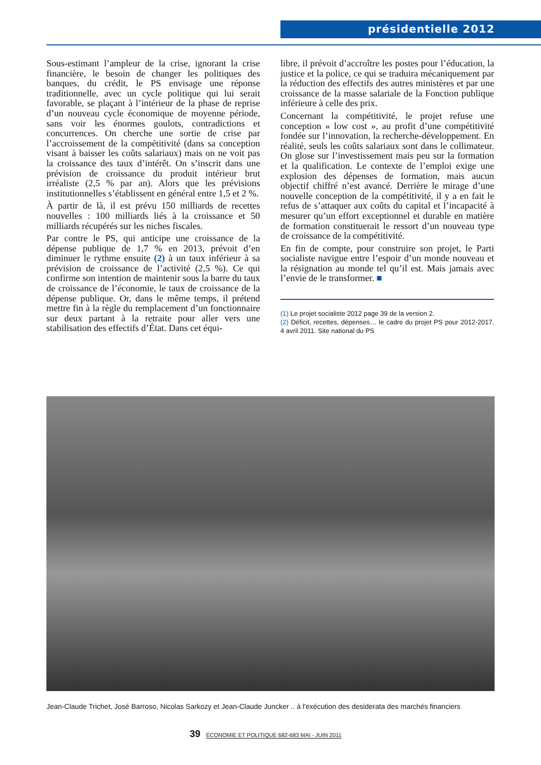présidentielle 2012
Sous-estimant l’ampleur de la crise, ignorant la crise financière, le besoin de changer les politiques des banques, du crédit, le PS envisage une réponse traditionnelle, avec un cycle politique qui lui serait favorable, se plaçant à l’intérieur de la phase de reprise d’un nouveau cycle économique de moyenne période, sans voir les énormes goulots, contradictions et concurrences. On cherche une sortie de crise par l’accroissement de la compétitivité (dans sa conception visant à baisser les coûts salariaux) mais on ne voit pas la croissance des taux d’intérêt. On s’inscrit dans une prévision de croissance du produit intérieur brut irréaliste (2,5 % par an). Alors que les prévisions institutionnelles s’établissent en général entre 1,5 et 2 %.
À partir de là, il est prévu 150 milliards de recettes nouvelles : 100 milliards liés à la croissance et 50 milliards récupérés sur les niches fiscales.
Par contre le PS, qui anticipe une croissance de la dépense publique de 1,7 % en 2013, prévoit d’en diminuer le rythme ensuite (2) à un taux inférieur à sa prévision de croissance de l’activité (2,5 %). Ce qui confirme son intention de maintenir sous la barre du taux de croissance de l’économie, le taux de croissance de la dépense publique. Or, dans le même temps, il prétend mettre fin à la règle du remplacement d’un fonctionnaire sur deux partant à la retraite pour aller vers une stabilisation des effectifs d’État. Dans cet équi-
libre, il prévoit d’accroître les postes pour l’éducation, la justice et la police, ce qui se traduira mécaniquement par la réduction des effectifs des autres ministères et par une croissance de la masse salariale de la Fonction publique inférieure à celle des prix.
Concernant la compétitivité, le projet refuse une conception « low cost », au profit d’une compétitivité fondée sur l’innovation, la recherche-développement. En réalité, seuls les coûts salariaux sont dans le collimateur. On glose sur l’investissement mais peu sur la formation et la qualification. Le contexte de l’emploi exige une explosion des dépenses de formation, mais aucun objectif chiffré n’est avancé. Derrière le mirage d’une nouvelle conception de la compétitivité, il y a en fait le refus de s’attaquer aux coûts du capital et l’incapacité à mesurer qu’un effort exceptionnel et durable en matière de formation constituerait le ressort d’un nouveau type de croissance de la compétitivité.
En fin de compte, pour construire son projet, le Parti socialiste navigue entre l’espoir d’un monde nouveau et la résignation au monde tel qu’il est. Mais jamais avec l’envie de le transformer. ■
(1) Le projet socialiste 2012 page 39 de la version 2.
(2) Déficit, recettes, dépenses… le cadre du projet PS pour 2012-2017. 4 avril 2011. Site national du PS
Jean-Claude Trichet, José Barroso, Nicolas Sarkozy et Jean-Claude Juncker .. à l'exécution des desiderata des marchés financiers
39 ÉCONOMIE ET POLITIQUE 682-683 MAI - JUIN 2011